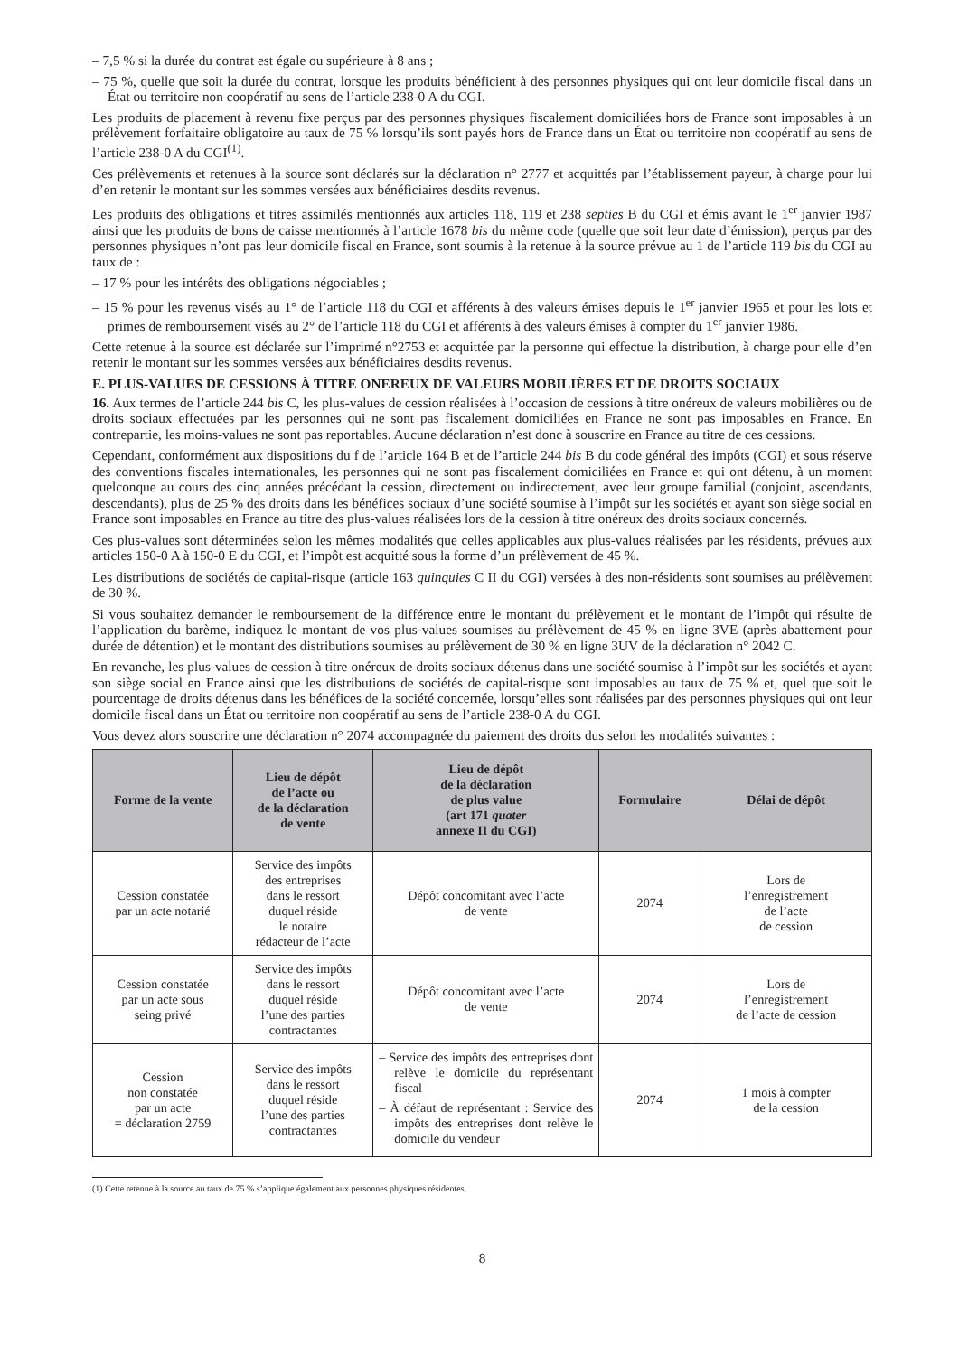– 7,5 % si la durée du contrat est égale ou supérieure à 8 ans ;
– 75 %, quelle que soit la durée du contrat, lorsque les produits bénéficient à des personnes physiques qui ont leur domicile fiscal dans un État ou territoire non coopératif au sens de l’article 238-0 A du CGI.
Les produits de placement à revenu fixe perçus par des personnes physiques fiscalement domiciliées hors de France sont imposables à un prélèvement forfaitaire obligatoire au taux de 75 % lorsqu’ils sont payés hors de France dans un État ou territoire non coopératif au sens de l’article 238-0 A du CGI<sup>(1)</sup>.
Ces prélèvements et retenues à la source sont déclarés sur la déclaration n° 2777 et acquittés par l’établissement payeur, à charge pour lui d’en retenir le montant sur les sommes versées aux bénéficiaires desdits revenus.
Les produits des obligations et titres assimilés mentionnés aux articles 118, 119 et 238 septies B du CGI et émis avant le 1<sup>er</sup> janvier 1987 ainsi que les produits de bons de caisse mentionnés à l’article 1678 bis du même code (quelle que soit leur date d’émission), perçus par des personnes physiques n’ont pas leur domicile fiscal en France, sont soumis à la retenue à la source prévue au 1 de l’article 119 bis du CGI au taux de :
– 17 % pour les intérêts des obligations négociables ;
– 15 % pour les revenus visés au 1° de l’article 118 du CGI et afférents à des valeurs émises depuis le 1<sup>er</sup> janvier 1965 et pour les lots et primes de remboursement visés au 2° de l’article 118 du CGI et afférents à des valeurs émises à compter du 1<sup>er</sup> janvier 1986.
Cette retenue à la source est déclarée sur l’imprimé n°2753 et acquittée par la personne qui effectue la distribution, à charge pour elle d’en retenir le montant sur les sommes versées aux bénéficiaires desdits revenus.
E. PLUS-VALUES DE CESSIONS À TITRE ONEREUX DE VALEURS MOBILIÈRES ET DE DROITS SOCIAUX
16. Aux termes de l’article 244 bis C, les plus-values de cession réalisées à l’occasion de cessions à titre onéreux de valeurs mobilières ou de droits sociaux effectuées par les personnes qui ne sont pas fiscalement domiciliées en France ne sont pas imposables en France. En contrepartie, les moins-values ne sont pas reportables. Aucune déclaration n’est donc à souscrire en France au titre de ces cessions.
Cependant, conformément aux dispositions du f de l’article 164 B et de l’article 244 bis B du code général des impôts (CGI) et sous réserve des conventions fiscales internationales, les personnes qui ne sont pas fiscalement domiciliées en France et qui ont détenu, à un moment quelconque au cours des cinq années précédant la cession, directement ou indirectement, avec leur groupe familial (conjoint, ascendants, descendants), plus de 25 % des droits dans les bénéfices sociaux d’une société soumise à l’impôt sur les sociétés et ayant son siège social en France sont imposables en France au titre des plus-values réalisées lors de la cession à titre onéreux des droits sociaux concernés.
Ces plus-values sont déterminées selon les mêmes modalités que celles applicables aux plus-values réalisées par les résidents, prévues aux articles 150-0 A à 150-0 E du CGI, et l’impôt est acquitté sous la forme d’un prélèvement de 45 %.
Les distributions de sociétés de capital-risque (article 163 quinquies C II du CGI) versées à des non-résidents sont soumises au prélèvement de 30 %.
Si vous souhaitez demander le remboursement de la différence entre le montant du prélèvement et le montant de l’impôt qui résulte de l’application du barème, indiquez le montant de vos plus-values soumises au prélèvement de 45 % en ligne 3VE (après abattement pour durée de détention) et le montant des distributions soumises au prélèvement de 30 % en ligne 3UV de la déclaration n° 2042 C.
En revanche, les plus-values de cession à titre onéreux de droits sociaux détenus dans une société soumise à l’impôt sur les sociétés et ayant son siège social en France ainsi que les distributions de sociétés de capital-risque sont imposables au taux de 75 % et, quel que soit le pourcentage de droits détenus dans les bénéfices de la société concernée, lorsqu’elles sont réalisées par des personnes physiques qui ont leur domicile fiscal dans un État ou territoire non coopératif au sens de l’article 238-0 A du CGI.
Vous devez alors souscrire une déclaration n° 2074 accompagnée du paiement des droits dus selon les modalités suivantes :
| Forme de la vente | Lieu de dépôt de l’acte ou de la déclaration de vente | Lieu de dépôt de la déclaration de plus value (art 171 quater annexe II du CGI) | Formulaire | Délai de dépôt |
| --- | --- | --- | --- | --- |
| Cession constatée par un acte notarié | Service des impôts des entreprises dans le ressort duquel réside le notaire rédacteur de l’acte | Dépôt concomitant avec l’acte de vente | 2074 | Lors de l’enregistrement de l’acte de cession |
| Cession constatée par un acte sous seing privé | Service des impôts dans le ressort duquel réside l’une des parties contractantes | Dépôt concomitant avec l’acte de vente | 2074 | Lors de l’enregistrement de l’acte de cession |
| Cession non constatée par un acte = déclaration 2759 | Service des impôts dans le ressort duquel réside l’une des parties contractantes | – Service des impôts des entreprises dont relève le domicile du représentant fiscal – À défaut de représentant : Service des impôts des entreprises dont relève le domicile du vendeur | 2074 | 1 mois à compter de la cession |
(1) Cette retenue à la source au taux de 75 % s’applique également aux personnes physiques résidentes.
8